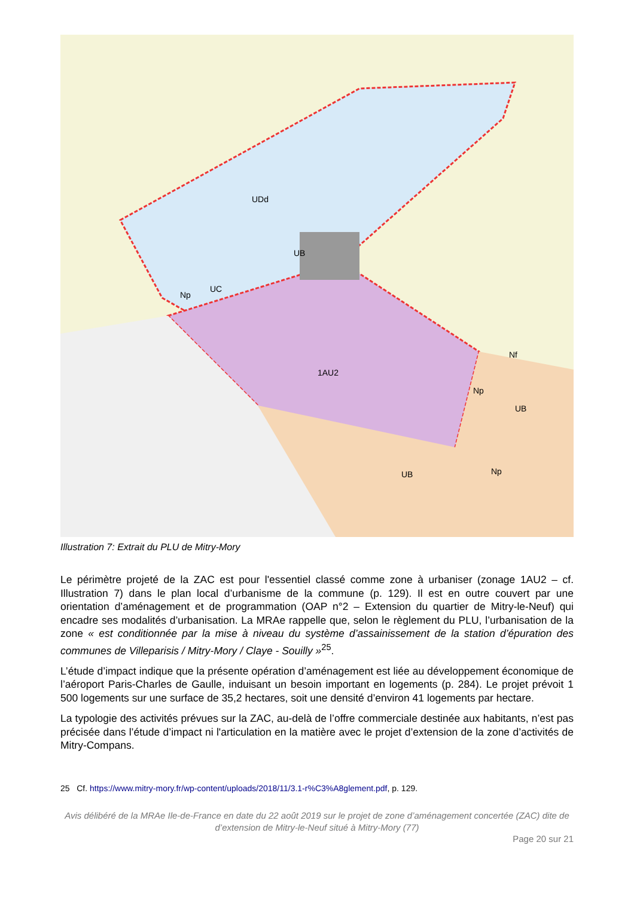UDd
1AU2
Np
UB
UB
Np
Nf
Np
UC
UB
Illustration 7: Extrait du PLU de Mitry-Mory
Le périmètre projeté de la ZAC est pour l'essentiel classé comme zone à urbaniser (zonage 1AU2 – cf. Illustration 7) dans le plan local d’urbanisme de la commune (p. 129). Il est en outre couvert par une orientation d’aménagement et de programmation (OAP n°2 – Extension du quartier de Mitry-le-Neuf) qui encadre ses modalités d’urbanisation. La MRAe rappelle que, selon le règlement du PLU, l’urbanisation de la zone « est conditionnée par la mise à niveau du système d’assainissement de la station d’épuration des communes de Villeparisis / Mitry-Mory / Claye - Souilly »<sup>25</sup>.
L’étude d’impact indique que la présente opération d’aménagement est liée au développement économique de l’aéroport Paris-Charles de Gaulle, induisant un besoin important en logements (p. 284). Le projet prévoit 1 500 logements sur une surface de 35,2 hectares, soit une densité d’environ 41 logements par hectare.
La typologie des activités prévues sur la ZAC, au-delà de l’offre commerciale destinée aux habitants, n’est pas précisée dans l’étude d’impact ni l'articulation en la matière avec le projet d’extension de la zone d’activités de Mitry-Compans.
25 Cf. https://www.mitry-mory.fr/wp-content/uploads/2018/11/3.1-r%C3%A8glement.pdf, p. 129.
Avis délibéré de la MRAe Ile-de-France en date du 22 août 2019 sur le projet de zone d’aménagement concertée (ZAC) dite de d’extension de Mitry-le-Neuf situé à Mitry-Mory (77)
Page 20 sur 21